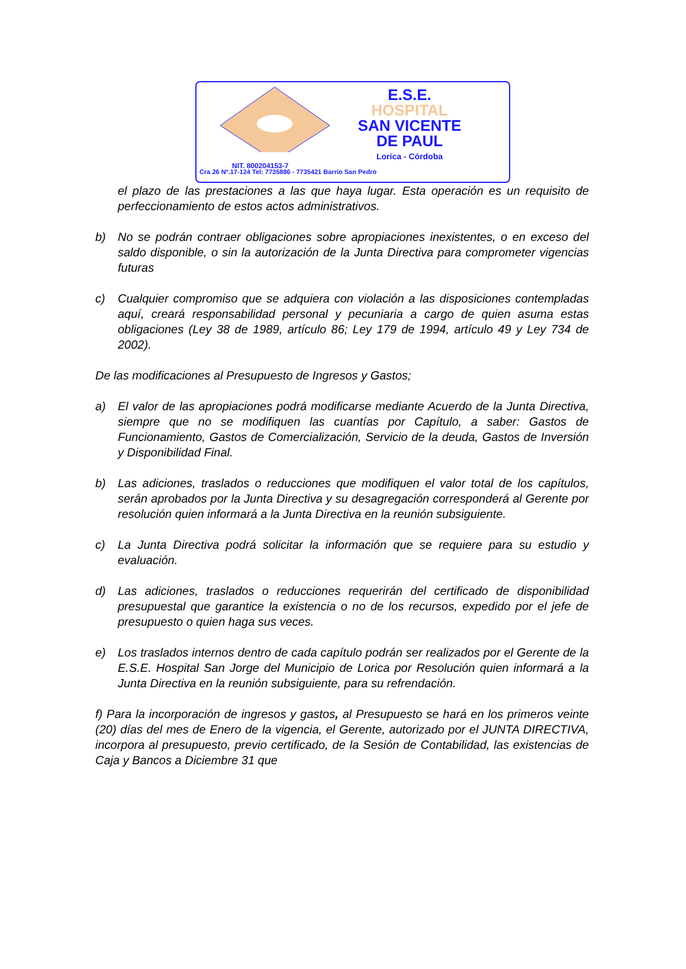E.S.E.
HOSPITAL
SAN VICENTE
DE PAUL
Lorica - Córdoba
NIT. 800204153-7
Cra 26 Nº.17-124 Tel: 7735886 - 7735421 Barrio San Pedro
el plazo de las prestaciones a las que haya lugar. Esta operación es un requisito de perfeccionamiento de estos actos administrativos.
b) No se podrán contraer obligaciones sobre apropiaciones inexistentes, o en exceso del saldo disponible, o sin la autorización de la Junta Directiva para comprometer vigencias futuras
c) Cualquier compromiso que se adquiera con violación a las disposiciones contempladas aquí, creará responsabilidad personal y pecuniaria a cargo de quien asuma estas obligaciones (Ley 38 de 1989, artículo 86; Ley 179 de 1994, artículo 49 y Ley 734 de 2002).
De las modificaciones al Presupuesto de Ingresos y Gastos;
a) El valor de las apropiaciones podrá modificarse mediante Acuerdo de la Junta Directiva, siempre que no se modifiquen las cuantías por Capítulo, a saber: Gastos de Funcionamiento, Gastos de Comercialización, Servicio de la deuda, Gastos de Inversión y Disponibilidad Final.
b) Las adiciones, traslados o reducciones que modifiquen el valor total de los capítulos, serán aprobados por la Junta Directiva y su desagregación corresponderá al Gerente por resolución quien informará a la Junta Directiva en la reunión subsiguiente.
c) La Junta Directiva podrá solicitar la información que se requiere para su estudio y evaluación.
d) Las adiciones, traslados o reducciones requerirán del certificado de disponibilidad presupuestal que garantice la existencia o no de los recursos, expedido por el jefe de presupuesto o quien haga sus veces.
e) Los traslados internos dentro de cada capítulo podrán ser realizados por el Gerente de la E.S.E. Hospital San Jorge del Municipio de Lorica por Resolución quien informará a la Junta Directiva en la reunión subsiguiente, para su refrendación.
f) Para la incorporación de ingresos y gastos, al Presupuesto se hará en los primeros veinte (20) días del mes de Enero de la vigencia, el Gerente, autorizado por el JUNTA DIRECTIVA, incorpora al presupuesto, previo certificado, de la Sesión de Contabilidad, las existencias de Caja y Bancos a Diciembre 31 que